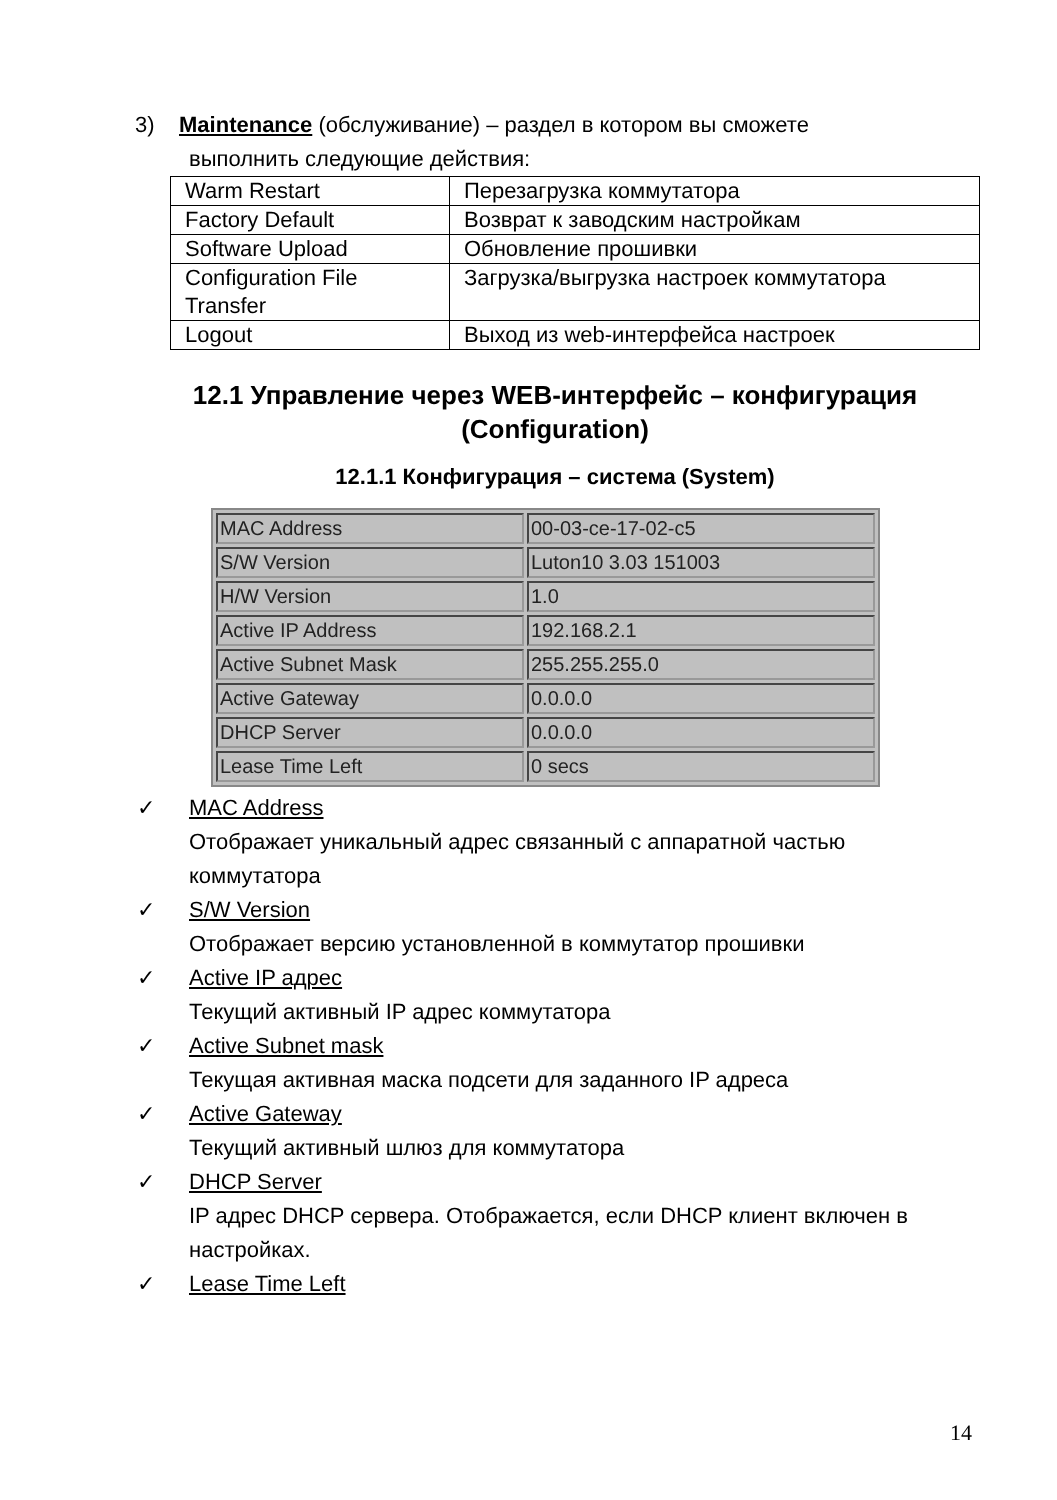3) Maintenance (обслуживание) – раздел в котором вы сможете
выполнить следующие действия:
| Warm Restart | Перезагрузка коммутатора |
| Factory Default | Возврат к заводским настройкам |
| Software Upload | Обновление прошивки |
| Configuration File Transfer | Загрузка/выгрузка настроек коммутатора |
| Logout | Выход из web-интерфейса настроек |
12.1 Управление через WEB-интерфейс – конфигурация (Configuration)
12.1.1 Конфигурация – система (System)
| MAC Address | 00-03-ce-17-02-c5 |
| S/W Version | Luton10 3.03 151003 |
| H/W Version | 1.0 |
| Active IP Address | 192.168.2.1 |
| Active Subnet Mask | 255.255.255.0 |
| Active Gateway | 0.0.0.0 |
| DHCP Server | 0.0.0.0 |
| Lease Time Left | 0 secs |
✓ MAC Address
Отображает уникальный адрес связанный с аппаратной частью коммутатора
✓ S/W Version
Отображает версию установленной в коммутатор прошивки
✓ Active IP адрес
Текущий активный IP адрес коммутатора
✓ Active Subnet mask
Текущая активная маска подсети для заданного IP адреса
✓ Active Gateway
Текущий активный шлюз для коммутатора
✓ DHCP Server
IP адрес DHCP сервера. Отображается, если DHCP клиент включен в настройках.
✓ Lease Time Left
14